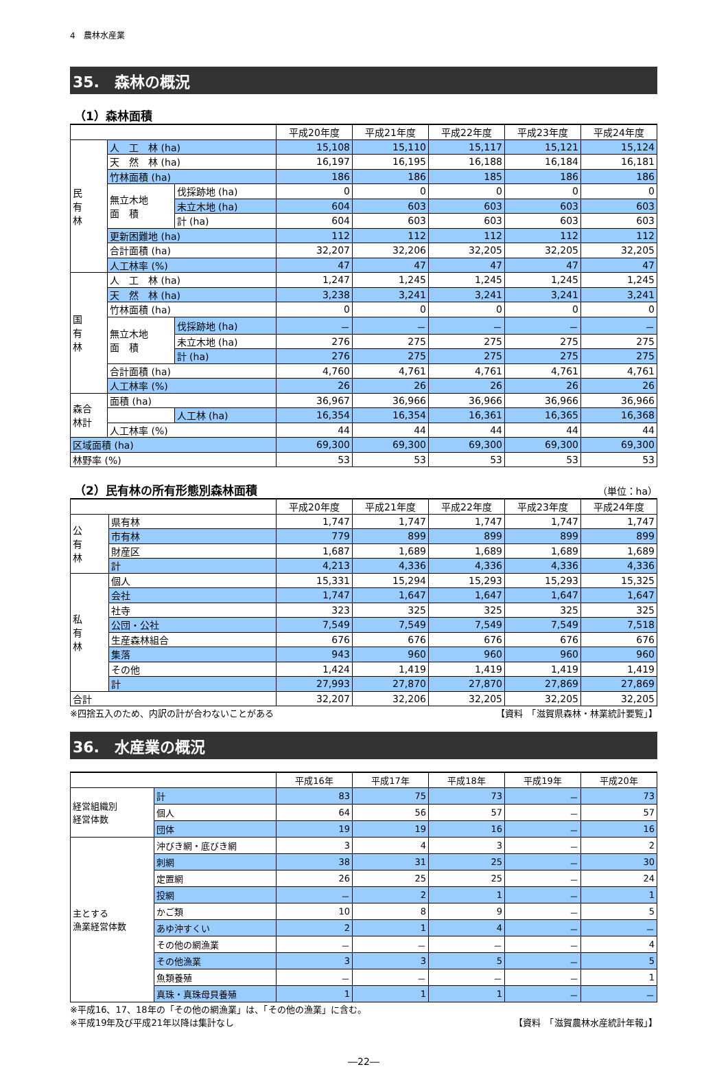4　農林水産業
35.　森林の概況
（1）森林面積
| | | | 平成20年度 | 平成21年度 | 平成22年度 | 平成23年度 | 平成24年度 |
| --- | --- | --- | --- | --- | --- | --- | --- |
| 民 有 林 | 人 工 林 (ha) | | 15,108 | 15,110 | 15,117 | 15,121 | 15,124 |
| | 天 然 林 (ha) | | 16,197 | 16,195 | 16,188 | 16,184 | 16,181 |
| | 竹林面積 (ha) | | 186 | 186 | 185 | 186 | 186 |
| | 無立木地 面 積 | 伐採跡地 (ha) | 0 | 0 | 0 | 0 | 0 |
| | | 未立木地 (ha) | 604 | 603 | 603 | 603 | 603 |
| | | 計 (ha) | 604 | 603 | 603 | 603 | 603 |
| | 更新困難地 (ha) | | 112 | 112 | 112 | 112 | 112 |
| | 合計面積 (ha) | | 32,207 | 32,206 | 32,205 | 32,205 | 32,205 |
| | 人工林率 (%) | | 47 | 47 | 47 | 47 | 47 |
| 国 有 林 | 人 工 林 (ha) | | 1,247 | 1,245 | 1,245 | 1,245 | 1,245 |
| | 天 然 林 (ha) | | 3,238 | 3,241 | 3,241 | 3,241 | 3,241 |
| | 竹林面積 (ha) | | 0 | 0 | 0 | 0 | 0 |
| | 無立木地 面 積 | 伐採跡地 (ha) | － | － | － | － | － |
| | | 未立木地 (ha) | 276 | 275 | 275 | 275 | 275 |
| | | 計 (ha) | 276 | 275 | 275 | 275 | 275 |
| | 合計面積 (ha) | | 4,760 | 4,761 | 4,761 | 4,761 | 4,761 |
| | 人工林率 (%) | | 26 | 26 | 26 | 26 | 26 |
| 森合 林計 | 面積 (ha) | | 36,967 | 36,966 | 36,966 | 36,966 | 36,966 |
| | | 人工林 (ha) | 16,354 | 16,354 | 16,361 | 16,365 | 16,368 |
| | 人工林率 (%) | | 44 | 44 | 44 | 44 | 44 |
| 区域面積 (ha) | | | 69,300 | 69,300 | 69,300 | 69,300 | 69,300 |
| 林野率 (%) | | | 53 | 53 | 53 | 53 | 53 |
（2）民有林の所有形態別森林面積 （単位：ha）
| | | 平成20年度 | 平成21年度 | 平成22年度 | 平成23年度 | 平成24年度 |
| --- | --- | --- | --- | --- | --- | --- |
| 公 有 林 | 県有林 | 1,747 | 1,747 | 1,747 | 1,747 | 1,747 |
| | 市有林 | 779 | 899 | 899 | 899 | 899 |
| | 財産区 | 1,687 | 1,689 | 1,689 | 1,689 | 1,689 |
| | 計 | 4,213 | 4,336 | 4,336 | 4,336 | 4,336 |
| 私 有 林 | 個人 | 15,331 | 15,294 | 15,293 | 15,293 | 15,325 |
| | 会社 | 1,747 | 1,647 | 1,647 | 1,647 | 1,647 |
| | 社寺 | 323 | 325 | 325 | 325 | 325 |
| | 公団・公社 | 7,549 | 7,549 | 7,549 | 7,549 | 7,518 |
| | 生産森林組合 | 676 | 676 | 676 | 676 | 676 |
| | 集落 | 943 | 960 | 960 | 960 | 960 |
| | その他 | 1,424 | 1,419 | 1,419 | 1,419 | 1,419 |
| | 計 | 27,993 | 27,870 | 27,870 | 27,869 | 27,869 |
| 合計 | | 32,207 | 32,206 | 32,205 | 32,205 | 32,205 |
※四捨五入のため、内訳の計が合わないことがある 【資料　「滋賀県森林・林業統計要覧」】
36.　水産業の概況
| | | 平成16年 | 平成17年 | 平成18年 | 平成19年 | 平成20年 |
| --- | --- | --- | --- | --- | --- | --- |
| 経営組織別 経営体数 | 計 | 83 | 75 | 73 | － | 73 |
| | 個人 | 64 | 56 | 57 | － | 57 |
| | 団体 | 19 | 19 | 16 | － | 16 |
| 主とする 漁業経営体数 | 沖びき網・底びき網 | 3 | 4 | 3 | － | 2 |
| | 刺網 | 38 | 31 | 25 | － | 30 |
| | 定置網 | 26 | 25 | 25 | － | 24 |
| | 投網 | － | 2 | 1 | － | 1 |
| | かご類 | 10 | 8 | 9 | － | 5 |
| | あゆ沖すくい | 2 | 1 | 4 | － | － |
| | その他の網漁業 | － | － | － | － | 4 |
| | その他漁業 | 3 | 3 | 5 | － | 5 |
| | 魚類養殖 | － | － | － | － | 1 |
| | 真珠・真珠母貝養殖 | 1 | 1 | 1 | － | － |
※平成16、17、18年の「その他の網漁業」は、「その他の漁業」に含む。
※平成19年及び平成21年以降は集計なし 【資料　「滋賀農林水産統計年報」】
―22―